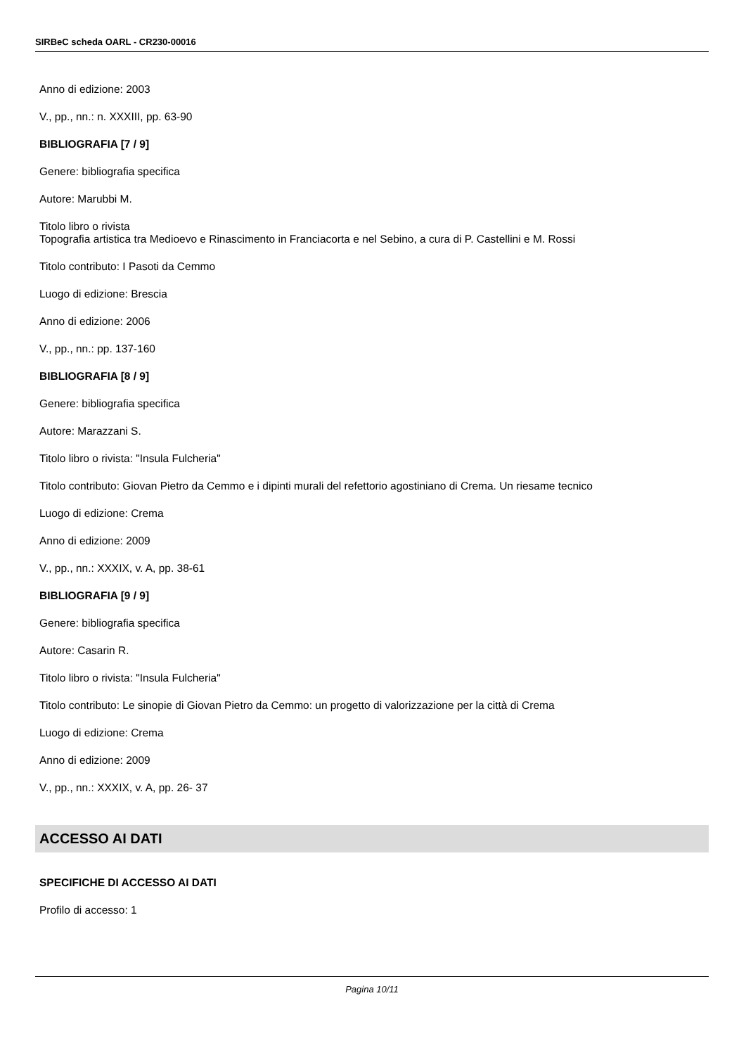SIRBeC scheda OARL - CR230-00016
Anno di edizione: 2003
V., pp., nn.: n. XXXIII, pp. 63-90
BIBLIOGRAFIA [7 / 9]
Genere: bibliografia specifica
Autore: Marubbi M.
Titolo libro o rivista
Topografia artistica tra Medioevo e Rinascimento in Franciacorta e nel Sebino, a cura di P. Castellini e M. Rossi
Titolo contributo: I Pasoti da Cemmo
Luogo di edizione: Brescia
Anno di edizione: 2006
V., pp., nn.: pp. 137-160
BIBLIOGRAFIA [8 / 9]
Genere: bibliografia specifica
Autore: Marazzani S.
Titolo libro o rivista: "Insula Fulcheria"
Titolo contributo: Giovan Pietro da Cemmo e i dipinti murali del refettorio agostiniano di Crema. Un riesame tecnico
Luogo di edizione: Crema
Anno di edizione: 2009
V., pp., nn.: XXXIX, v. A, pp. 38-61
BIBLIOGRAFIA [9 / 9]
Genere: bibliografia specifica
Autore: Casarin R.
Titolo libro o rivista: "Insula Fulcheria"
Titolo contributo: Le sinopie di Giovan Pietro da Cemmo: un progetto di valorizzazione per la città di Crema
Luogo di edizione: Crema
Anno di edizione: 2009
V., pp., nn.: XXXIX, v. A, pp. 26- 37
ACCESSO AI DATI
SPECIFICHE DI ACCESSO AI DATI
Profilo di accesso: 1
Pagina 10/11